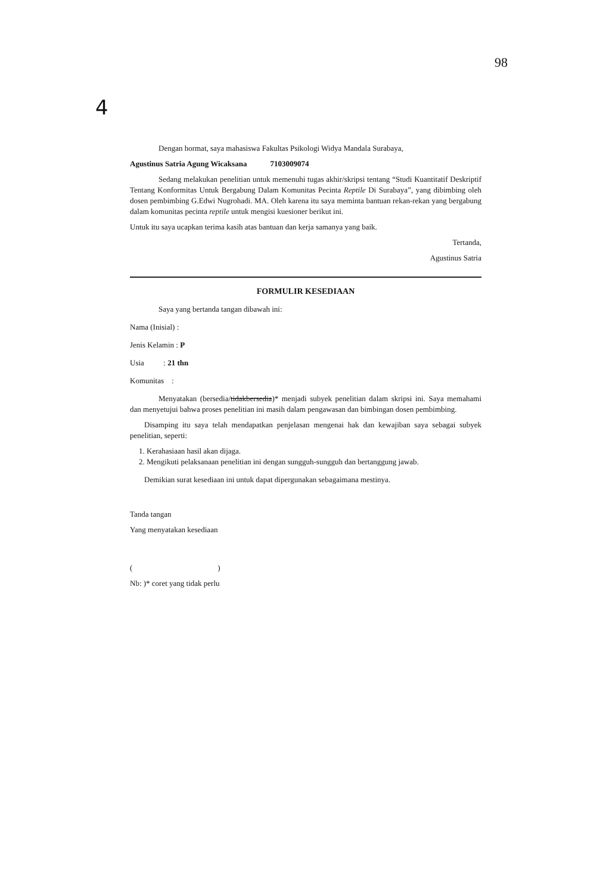98
4
Dengan hormat, saya mahasiswa Fakultas Psikologi Widya Mandala Surabaya,
Agustinus Satria Agung Wicaksana 7103009074
Sedang melakukan penelitian untuk memenuhi tugas akhir/skripsi tentang “Studi Kuantitatif Deskriptif Tentang Konformitas Untuk Bergabung Dalam Komunitas Pecinta Reptile Di Surabaya”, yang dibimbing oleh dosen pembimbing G.Edwi Nugrohadi. MA. Oleh karena itu saya meminta bantuan rekan-rekan yang bergabung dalam komunitas pecinta reptile untuk mengisi kuesioner berikut ini.
Untuk itu saya ucapkan terima kasih atas bantuan dan kerja samanya yang baik.
Tertanda,
Agustinus Satria
FORMULIR KESEDIAAN
Saya yang bertanda tangan dibawah ini:
Nama (Inisial) :
Jenis Kelamin : P
Usia : 21 thn
Komunitas :
Menyatakan (bersedia/tidakbersedia)* menjadi subyek penelitian dalam skripsi ini. Saya memahami dan menyetujui bahwa proses penelitian ini masih dalam pengawasan dan bimbingan dosen pembimbing.
Disamping itu saya telah mendapatkan penjelasan mengenai hak dan kewajiban saya sebagai subyek penelitian, seperti:
1. Kerahasiaan hasil akan dijaga.
2. Mengikuti pelaksanaan penelitian ini dengan sungguh-sungguh dan bertanggung jawab.
Demikian surat kesediaan ini untuk dapat dipergunakan sebagaimana mestinya.
Tanda tangan
Yang menyatakan kesediaan
( )
Nb: )* coret yang tidak perlu